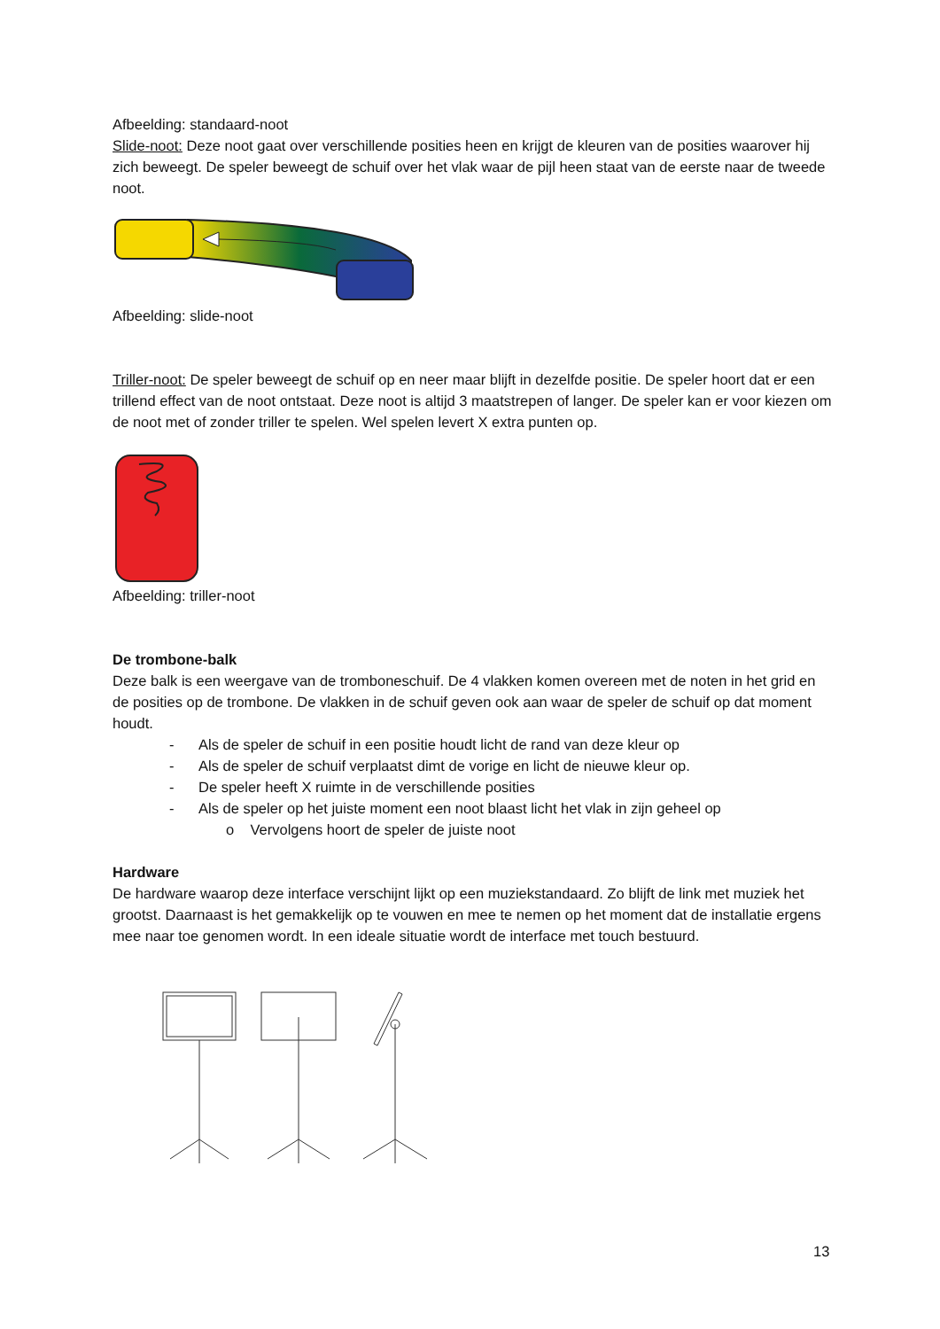Afbeelding: standaard-noot
Slide-noot: Deze noot gaat over verschillende posities heen en krijgt de kleuren van de posities waarover hij zich beweegt. De speler beweegt de schuif over het vlak waar de pijl heen staat van de eerste naar de tweede noot.
Afbeelding: slide-noot
Triller-noot: De speler beweegt de schuif op en neer maar blijft in dezelfde positie. De speler hoort dat er een trillend effect van de noot ontstaat. Deze noot is altijd 3 maatstrepen of langer. De speler kan er voor kiezen om de noot met of zonder triller te spelen. Wel spelen levert X extra punten op.
Afbeelding: triller-noot
De trombone-balk
Deze balk is een weergave van de tromboneschuif. De 4 vlakken komen overeen met de noten in het grid en de posities op de trombone. De vlakken in de schuif geven ook aan waar de speler de schuif op dat moment houdt.
- Als de speler de schuif in een positie houdt licht de rand van deze kleur op
- Als de speler de schuif verplaatst dimt de vorige en licht de nieuwe kleur op.
- De speler heeft X ruimte in de verschillende posities
- Als de speler op het juiste moment een noot blaast licht het vlak in zijn geheel op
o Vervolgens hoort de speler de juiste noot
Hardware
De hardware waarop deze interface verschijnt lijkt op een muziekstandaard. Zo blijft de link met muziek het grootst. Daarnaast is het gemakkelijk op te vouwen en mee te nemen op het moment dat de installatie ergens mee naar toe genomen wordt. In een ideale situatie wordt de interface met touch bestuurd.
13